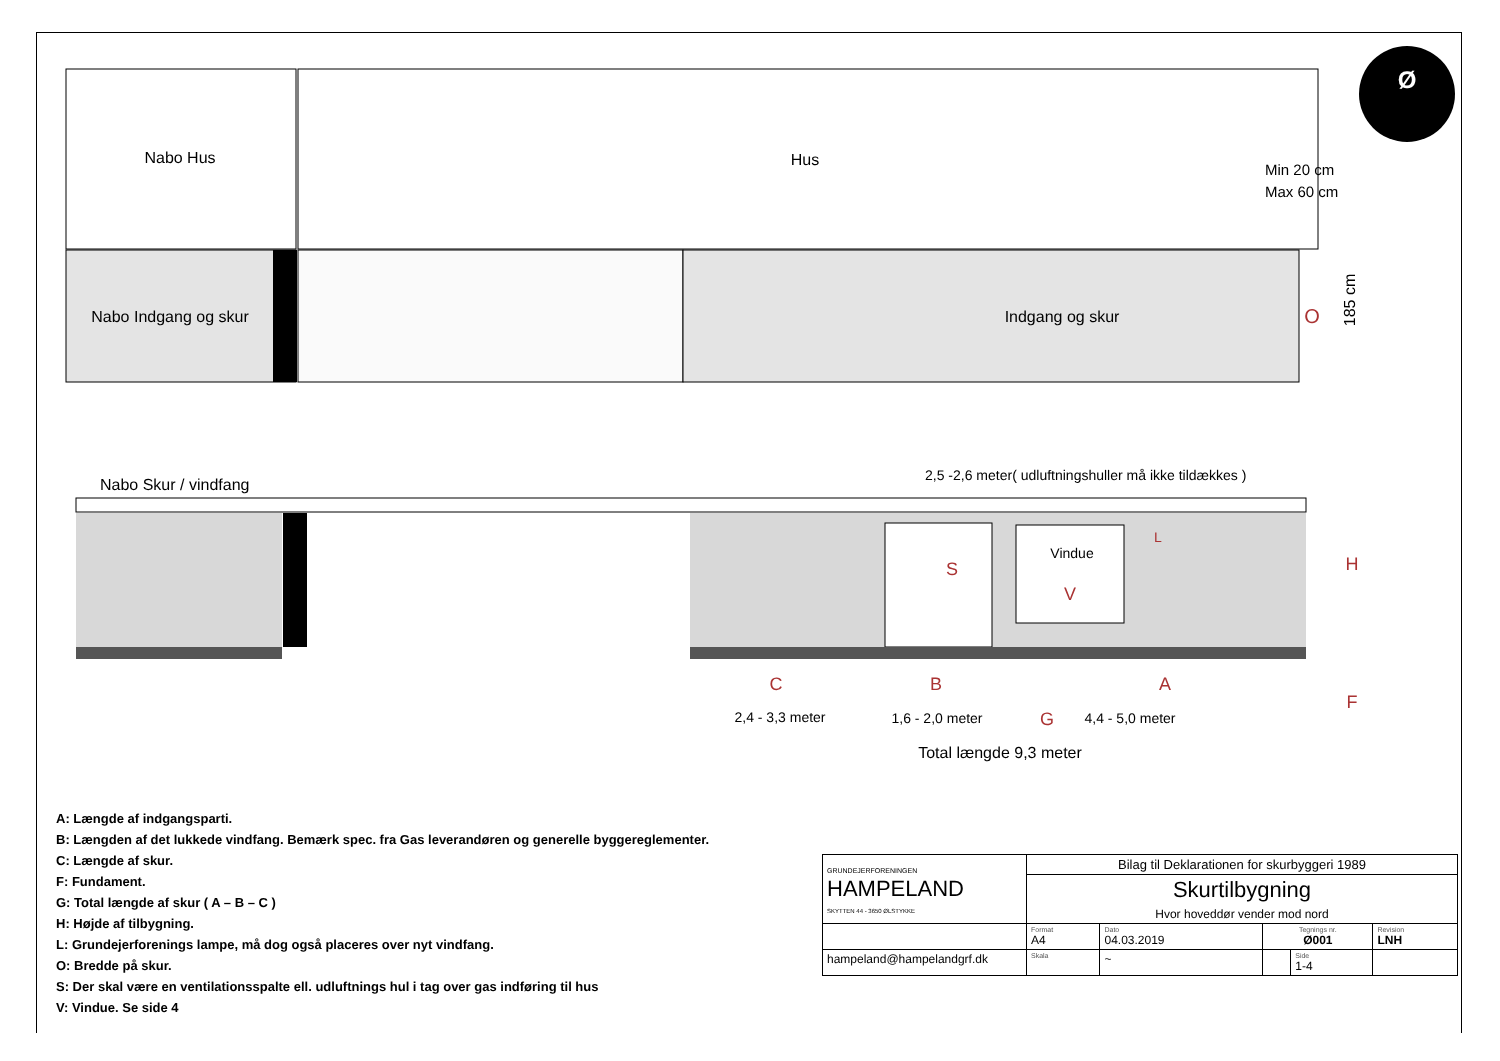Nabo Hus
Hus
Nabo Indgang og skur
Indgang og skur
O
185 cm
Min 20 cm
Max 60 cm
Ø
Nabo Skur / vindfang
2,5 -2,6 meter( udluftningshuller må ikke tildækkes )
Vindue
V
S
L
H
C
B
A
F
2,4 - 3,3 meter
1,6 - 2,0 meter
G
4,4 - 5,0 meter
Total længde 9,3 meter
A: Længde af indgangsparti.
B: Længden af det lukkede vindfang. Bemærk spec. fra Gas leverandøren og generelle byggereglementer.
C: Længde af skur.
F: Fundament.
G: Total længde af skur ( A – B – C )
H: Højde af tilbygning.
L: Grundejerforenings lampe, må dog også placeres over nyt vindfang.
O: Bredde på skur.
S: Der skal være en ventilationsspalte ell. udluftnings hul i tag over gas indføring til hus
V: Vindue. Se side 4
| GRUNDEJERFORENINGEN HAMPELAND SKYTTEN 44 - 3650 ØLSTYKKE | Bilag til Deklarationen for skurbyggeri 1989 | | | | |
| | Skurtilbygning | | | | |
| | Hvor hoveddør vender mod nord | | | | |
| | Format A4 | Dato 04.03.2019 | Tegnings nr. Ø001 | | Revision LNH |
| hampeland@hampelandgrf.dk | Skala | ~ | | Side 1-4 | |